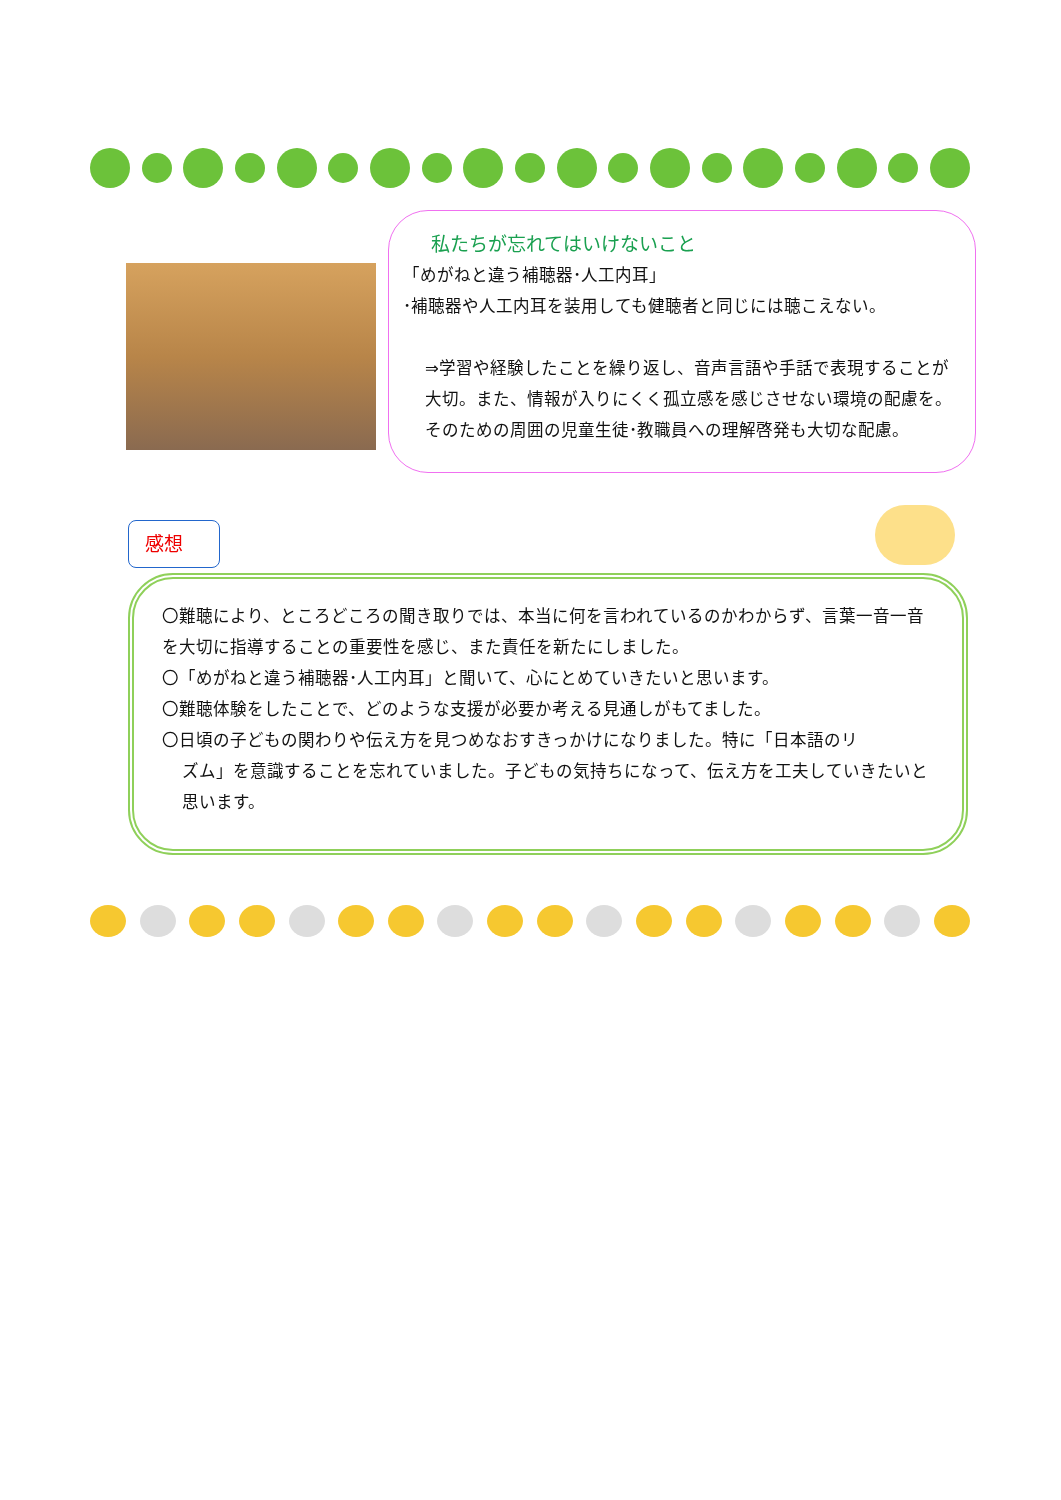私たちが忘れてはいけないこと
「めがねと違う補聴器･人工内耳」
･補聴器や人工内耳を装用しても健聴者と同じには聴こえない。
⇒学習や経験したことを繰り返し、音声言語や手話で表現することが大切。また、情報が入りにくく孤立感を感じさせない環境の配慮を。そのための周囲の児童生徒･教職員への理解啓発も大切な配慮。
感想
〇難聴により、ところどころの聞き取りでは、本当に何を言われているのかわからず、言葉一音一音を大切に指導することの重要性を感じ、また責任を新たにしました。
〇「めがねと違う補聴器･人工内耳」と聞いて、心にとめていきたいと思います。
〇難聴体験をしたことで、どのような支援が必要か考える見通しがもてました。
〇日頃の子どもの関わりや伝え方を見つめなおすきっかけになりました。特に「日本語のリ
ズム」を意識することを忘れていました。子どもの気持ちになって、伝え方を工夫していきたいと思います。